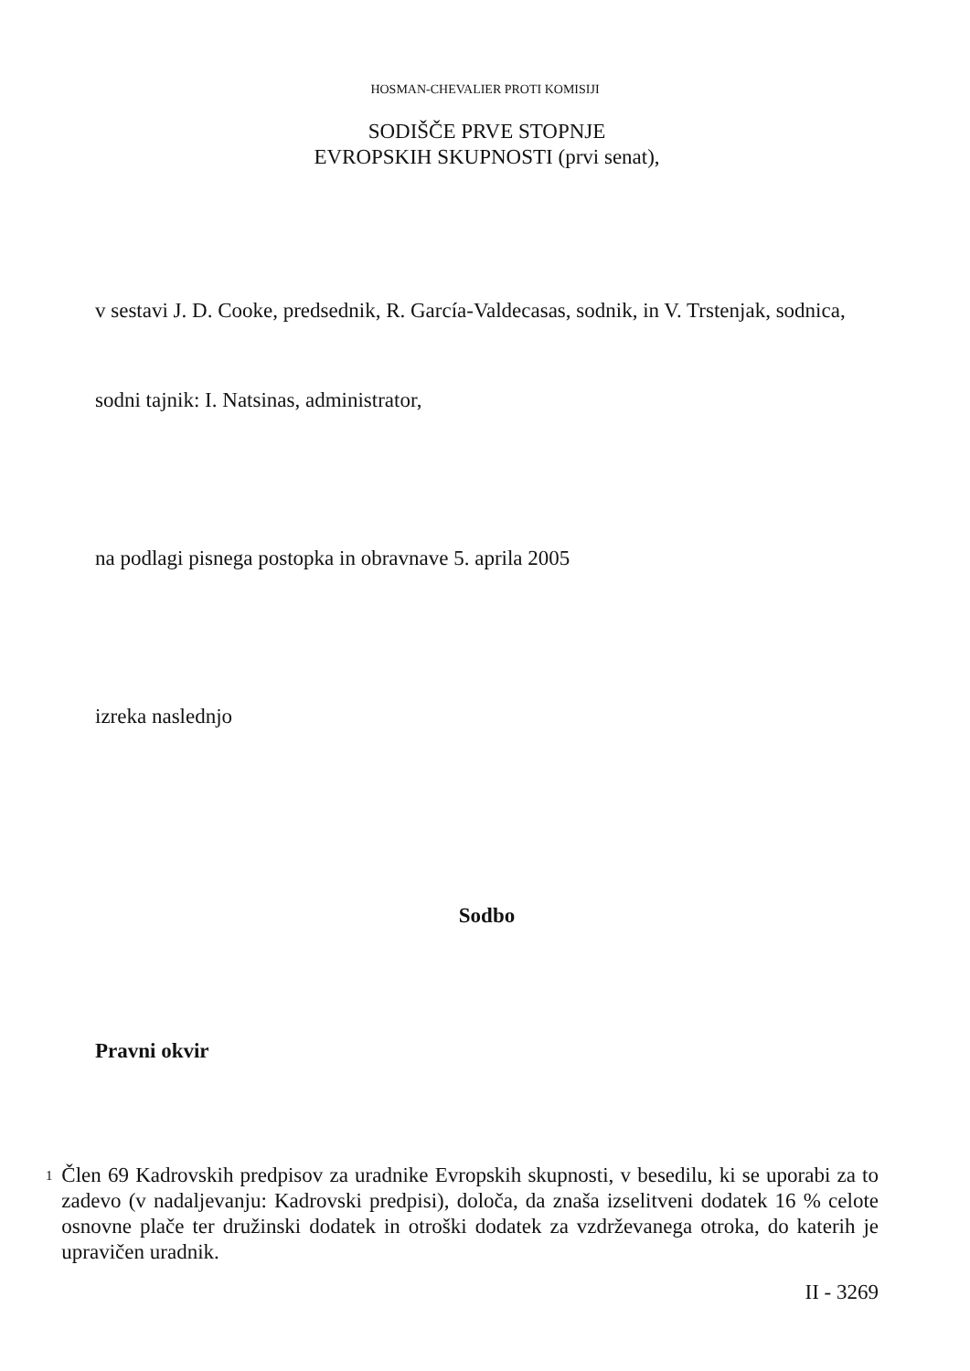HOSMAN-CHEVALIER PROTI KOMISIJI
SODIŠČE PRVE STOPNJE
EVROPSKIH SKUPNOSTI (prvi senat),
v sestavi J. D. Cooke, predsednik, R. García-Valdecasas, sodnik, in V. Trstenjak, sodnica,
sodni tajnik: I. Natsinas, administrator,
na podlagi pisnega postopka in obravnave 5. aprila 2005
izreka naslednjo
Sodbo
Pravni okvir
1
Člen 69 Kadrovskih predpisov za uradnike Evropskih skupnosti, v besedilu, ki se uporabi za to zadevo (v nadaljevanju: Kadrovski predpisi), določa, da znaša izselitveni dodatek 16 % celote osnovne plače ter družinski dodatek in otroški dodatek za vzdrževanega otroka, do katerih je upravičen uradnik.
II - 3269